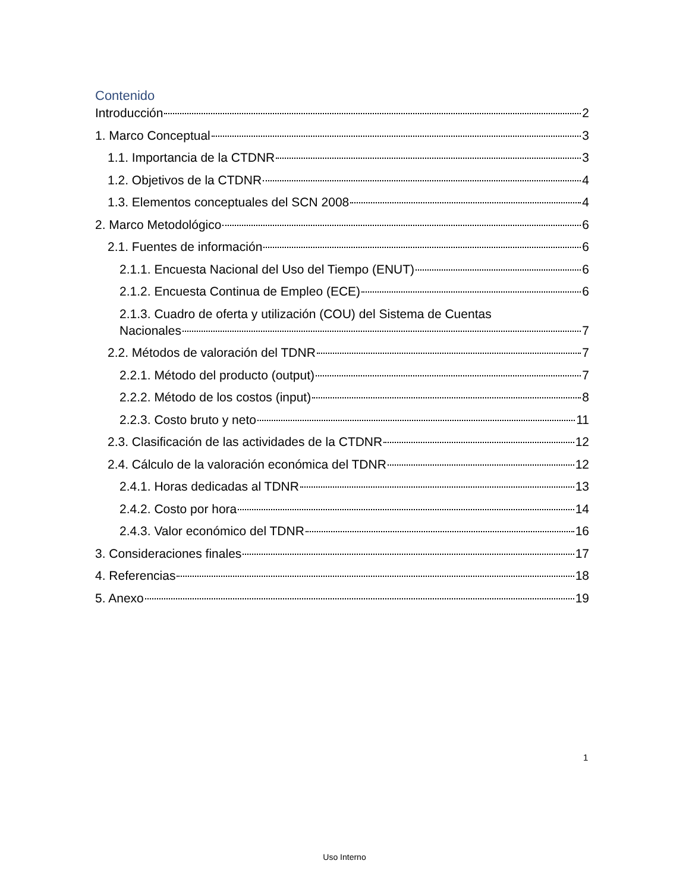Contenido
Introducción 2
1. Marco Conceptual 3
1.1. Importancia de la CTDNR 3
1.2. Objetivos de la CTDNR 4
1.3. Elementos conceptuales del SCN 2008 4
2. Marco Metodológico 6
2.1. Fuentes de información 6
2.1.1. Encuesta Nacional del Uso del Tiempo (ENUT) 6
2.1.2. Encuesta Continua de Empleo (ECE) 6
2.1.3. Cuadro de oferta y utilización (COU) del Sistema de Cuentas
Nacionales 7
2.2. Métodos de valoración del TDNR 7
2.2.1. Método del producto (output) 7
2.2.2. Método de los costos (input) 8
2.2.3. Costo bruto y neto 11
2.3. Clasificación de las actividades de la CTDNR 12
2.4. Cálculo de la valoración económica del TDNR 12
2.4.1. Horas dedicadas al TDNR 13
2.4.2. Costo por hora 14
2.4.3. Valor económico del TDNR 16
3. Consideraciones finales 17
4. Referencias 18
5. Anexo 19
1
Uso Interno